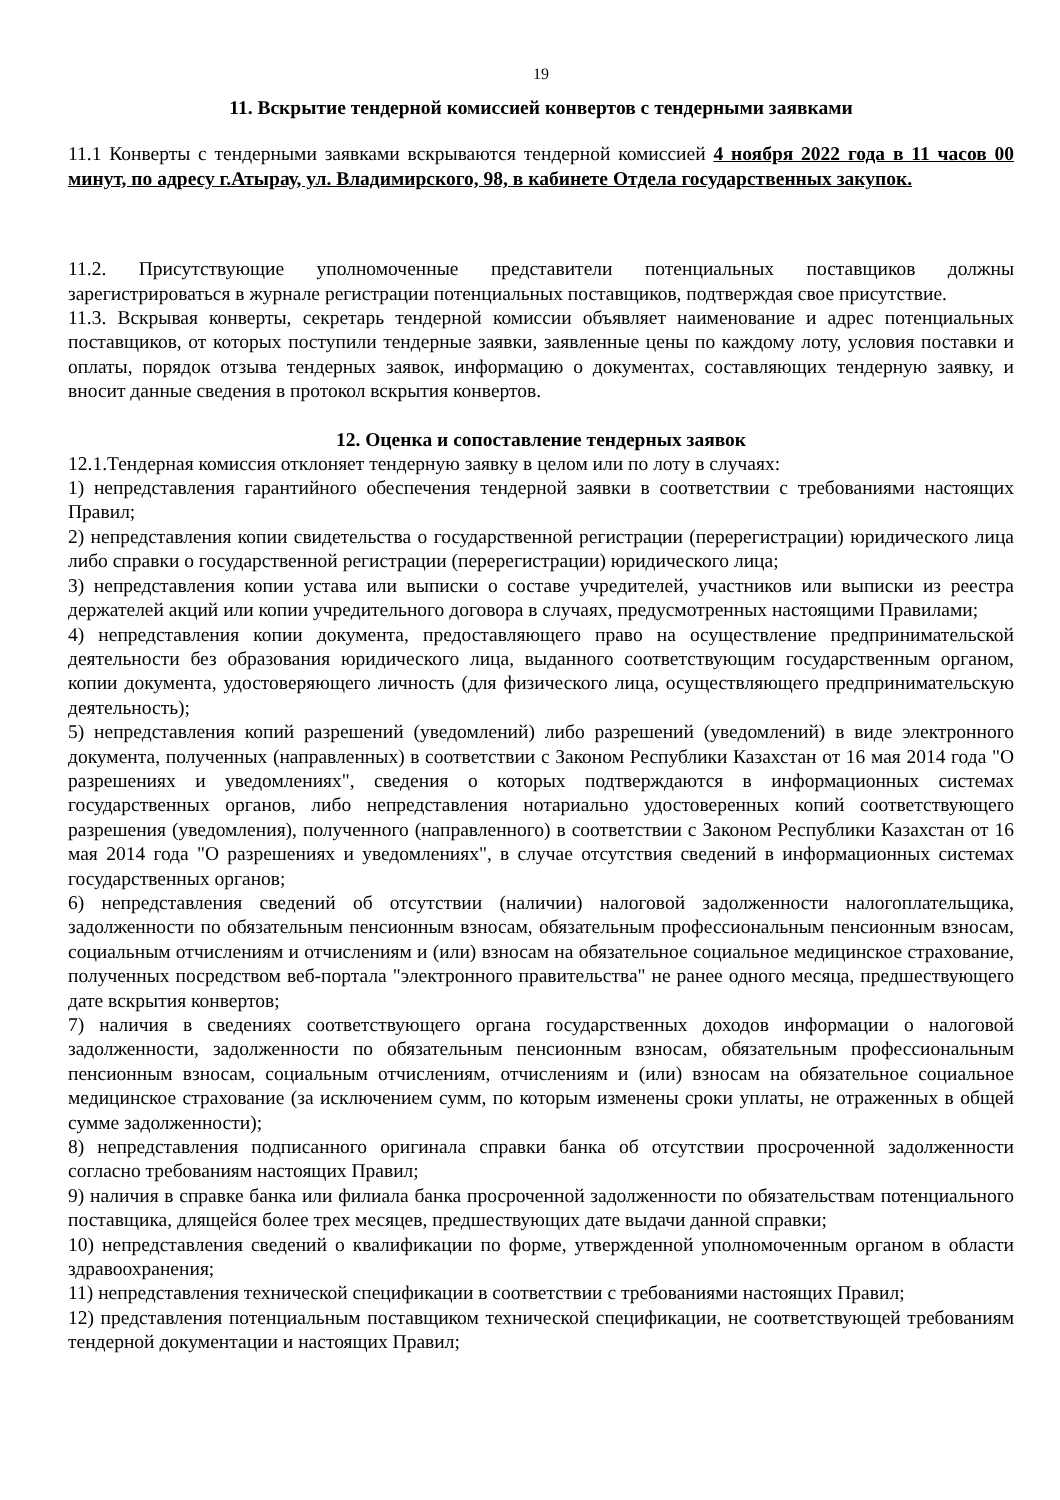19
11. Вскрытие тендерной комиссией конвертов с тендерными заявками
11.1 Конверты с тендерными заявками вскрываются тендерной комиссией 4 ноября 2022 года в 11 часов 00 минут, по адресу г.Атырау, ул. Владимирского, 98, в кабинете Отдела государственных закупок.
11.2. Присутствующие уполномоченные представители потенциальных поставщиков должны зарегистрироваться в журнале регистрации потенциальных поставщиков, подтверждая свое присутствие.
11.3. Вскрывая конверты, секретарь тендерной комиссии объявляет наименование и адрес потенциальных поставщиков, от которых поступили тендерные заявки, заявленные цены по каждому лоту, условия поставки и оплаты, порядок отзыва тендерных заявок, информацию о документах, составляющих тендерную заявку, и вносит данные сведения в протокол вскрытия конвертов.
12. Оценка и сопоставление тендерных заявок
12.1.Тендерная комиссия отклоняет тендерную заявку в целом или по лоту в случаях:
1) непредставления гарантийного обеспечения тендерной заявки в соответствии с требованиями настоящих Правил;
2) непредставления копии свидетельства о государственной регистрации (перерегистрации) юридического лица либо справки о государственной регистрации (перерегистрации) юридического лица;
3) непредставления копии устава или выписки о составе учредителей, участников или выписки из реестра держателей акций или копии учредительного договора в случаях, предусмотренных настоящими Правилами;
4) непредставления копии документа, предоставляющего право на осуществление предпринимательской деятельности без образования юридического лица, выданного соответствующим государственным органом, копии документа, удостоверяющего личность (для физического лица, осуществляющего предпринимательскую деятельность);
5) непредставления копий разрешений (уведомлений) либо разрешений (уведомлений) в виде электронного документа, полученных (направленных) в соответствии с Законом Республики Казахстан от 16 мая 2014 года "О разрешениях и уведомлениях", сведения о которых подтверждаются в информационных системах государственных органов, либо непредставления нотариально удостоверенных копий соответствующего разрешения (уведомления), полученного (направленного) в соответствии с Законом Республики Казахстан от 16 мая 2014 года "О разрешениях и уведомлениях", в случае отсутствия сведений в информационных системах государственных органов;
6) непредставления сведений об отсутствии (наличии) налоговой задолженности налогоплательщика, задолженности по обязательным пенсионным взносам, обязательным профессиональным пенсионным взносам, социальным отчислениям и отчислениям и (или) взносам на обязательное социальное медицинское страхование, полученных посредством веб-портала "электронного правительства" не ранее одного месяца, предшествующего дате вскрытия конвертов;
7) наличия в сведениях соответствующего органа государственных доходов информации о налоговой задолженности, задолженности по обязательным пенсионным взносам, обязательным профессиональным пенсионным взносам, социальным отчислениям, отчислениям и (или) взносам на обязательное социальное медицинское страхование (за исключением сумм, по которым изменены сроки уплаты, не отраженных в общей сумме задолженности);
8) непредставления подписанного оригинала справки банка об отсутствии просроченной задолженности согласно требованиям настоящих Правил;
9) наличия в справке банка или филиала банка просроченной задолженности по обязательствам потенциального поставщика, длящейся более трех месяцев, предшествующих дате выдачи данной справки;
10) непредставления сведений о квалификации по форме, утвержденной уполномоченным органом в области здравоохранения;
11) непредставления технической спецификации в соответствии с требованиями настоящих Правил;
12) представления потенциальным поставщиком технической спецификации, не соответствующей требованиям тендерной документации и настоящих Правил;